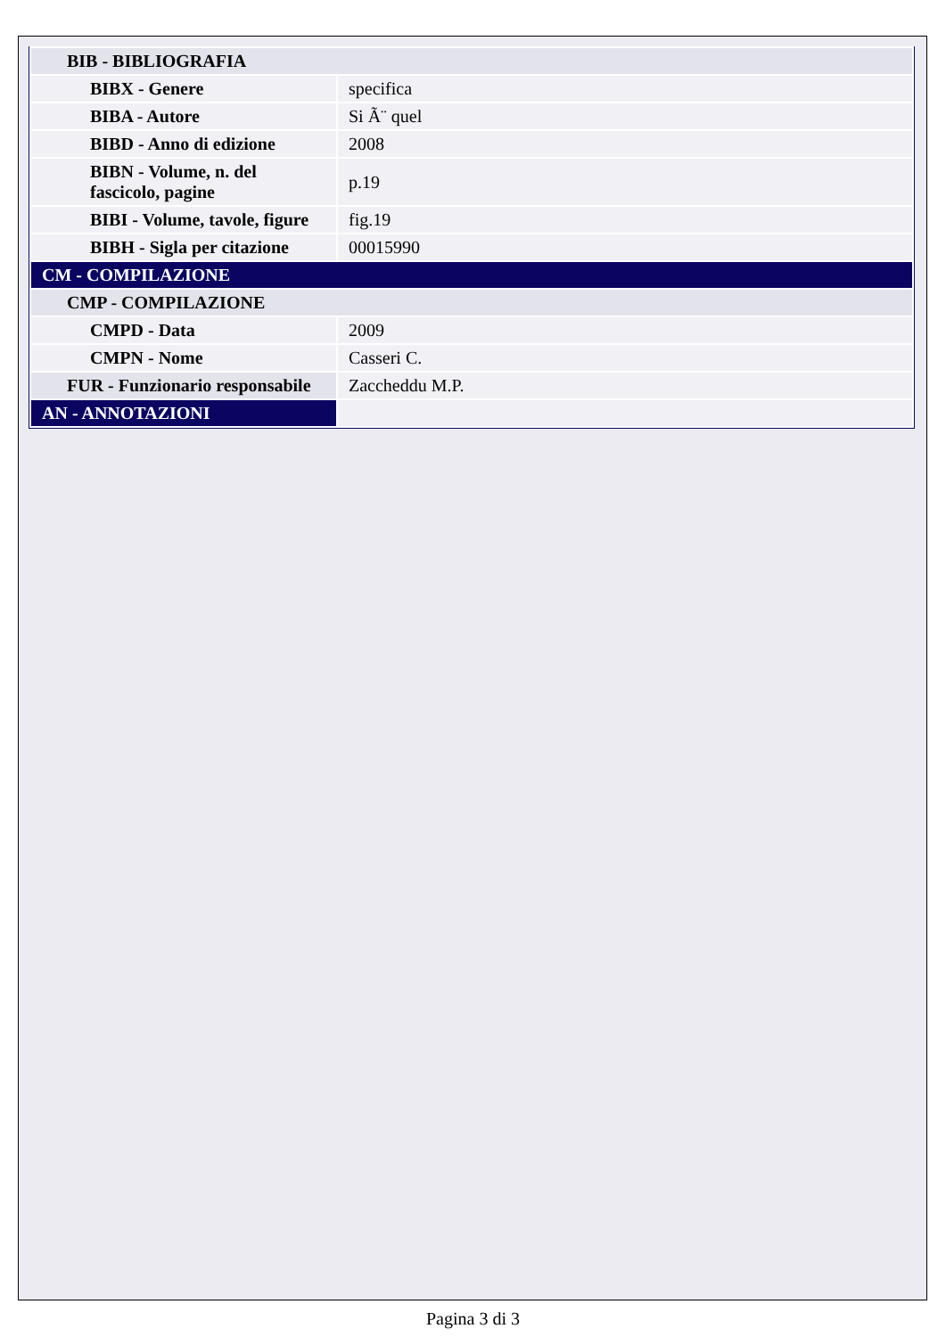| BIB - BIBLIOGRAFIA | |
| BIBX - Genere | specifica |
| BIBA - Autore | Si Ã¨ quel |
| BIBD - Anno di edizione | 2008 |
| BIBN - Volume, n. del fascicolo, pagine | p.19 |
| BIBI - Volume, tavole, figure | fig.19 |
| BIBH - Sigla per citazione | 00015990 |
| CM - COMPILAZIONE | |
| CMP - COMPILAZIONE | |
| CMPD - Data | 2009 |
| CMPN - Nome | Casseri C. |
| FUR - Funzionario responsabile | Zaccheddu M.P. |
| AN - ANNOTAZIONI | |
Pagina 3 di 3